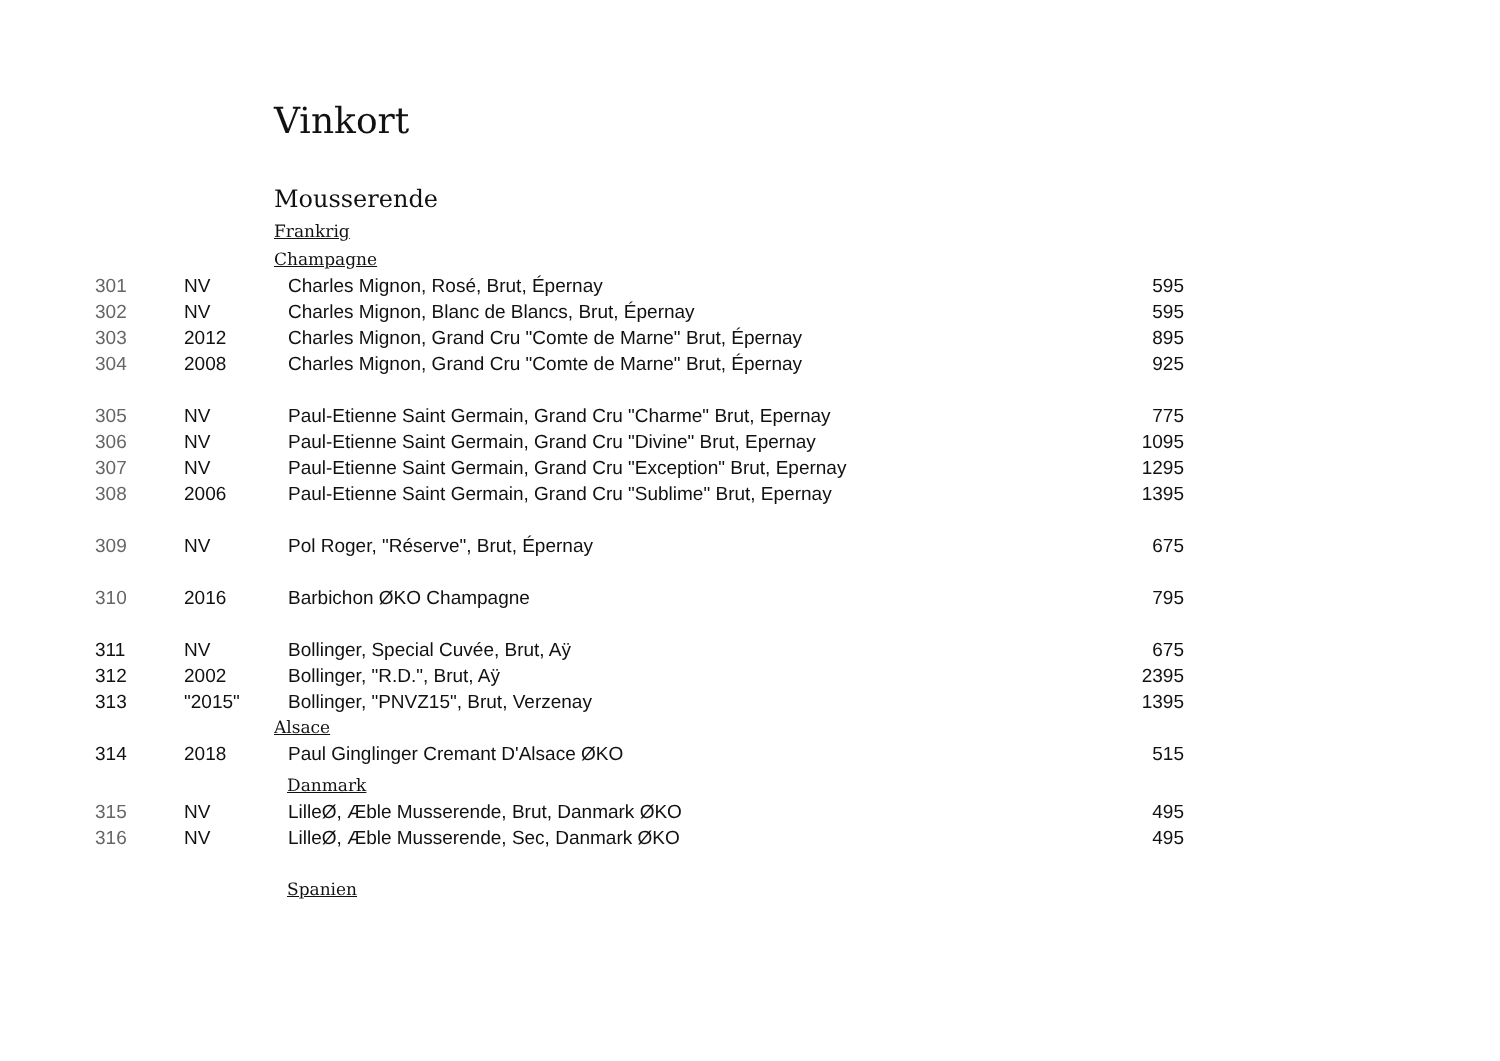Vinkort
Mousserende
Frankrig
Champagne
| 301 | NV | Charles Mignon, Rosé, Brut, Épernay | 595 |
| 302 | NV | Charles Mignon, Blanc de Blancs, Brut, Épernay | 595 |
| 303 | 2012 | Charles Mignon, Grand Cru "Comte de Marne" Brut, Épernay | 895 |
| 304 | 2008 | Charles Mignon, Grand Cru "Comte de Marne" Brut, Épernay | 925 |
| 305 | NV | Paul-Etienne Saint Germain, Grand Cru "Charme" Brut, Epernay | 775 |
| 306 | NV | Paul-Etienne Saint Germain, Grand Cru "Divine" Brut, Epernay | 1095 |
| 307 | NV | Paul-Etienne Saint Germain, Grand Cru "Exception" Brut, Epernay | 1295 |
| 308 | 2006 | Paul-Etienne Saint Germain, Grand Cru "Sublime" Brut, Epernay | 1395 |
| 309 | NV | Pol Roger, "Réserve", Brut, Épernay | 675 |
| 310 | 2016 | Barbichon ØKO Champagne | 795 |
| 311 | NV | Bollinger, Special Cuvée, Brut, Aÿ | 675 |
| 312 | 2002 | Bollinger, "R.D.", Brut, Aÿ | 2395 |
| 313 | "2015" | Bollinger, "PNVZ15", Brut, Verzenay | 1395 |
Alsace
| 314 | 2018 | Paul Ginglinger Cremant D'Alsace ØKO | 515 |
Danmark
| 315 | NV | LilleØ, Æble Musserende, Brut, Danmark ØKO | 495 |
| 316 | NV | LilleØ, Æble Musserende, Sec, Danmark ØKO | 495 |
Spanien